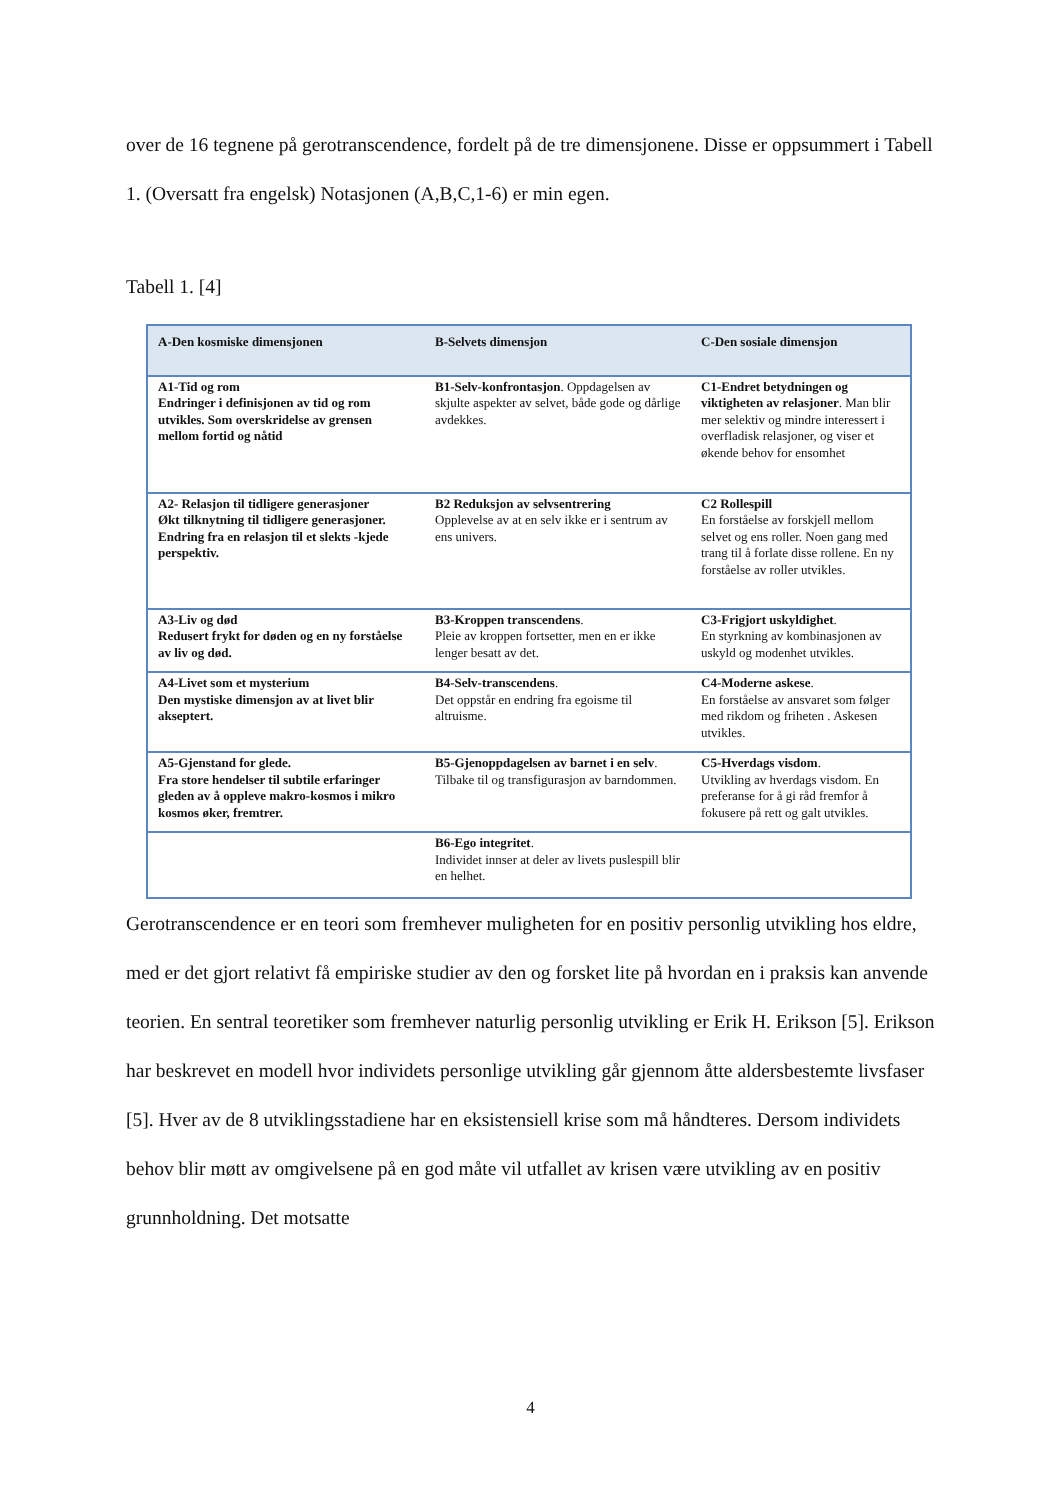over de 16 tegnene på gerotranscendence, fordelt på de tre dimensjonene. Disse er oppsummert i Tabell 1. (Oversatt fra engelsk) Notasjonen (A,B,C,1-6) er min egen.
Tabell 1. [4]
| A-Den kosmiske dimensjonen | B-Selvets dimensjon | C-Den sosiale dimensjon |
| --- | --- | --- |
| A1-Tid og rom Endringer i definisjonen av tid og rom utvikles. Som overskridelse av grensen mellom fortid og nåtid | B1-Selv-konfrontasjon . Oppdagelsen av skjulte aspekter av selvet, både gode og dårlige avdekkes. | C1-Endret betydningen og viktigheten av relasjoner . Man blir mer selektiv og mindre interessert i overfladisk relasjoner, og viser et økende behov for ensomhet |
| A2- Relasjon til tidligere generasjoner Økt tilknytning til tidligere generasjoner. Endring fra en relasjon til et slekts -kjede perspektiv. | B2 Reduksjon av selvsentrering Opplevelse av at en selv ikke er i sentrum av ens univers. | C2 Rollespill En forståelse av forskjell mellom selvet og ens roller. Noen gang med trang til å forlate disse rollene. En ny forståelse av roller utvikles. |
| A3-Liv og død Redusert frykt for døden og en ny forståelse av liv og død. | B3-Kroppen transcendens . Pleie av kroppen fortsetter, men en er ikke lenger besatt av det. | C3-Frigjort uskyldighet . En styrkning av kombinasjonen av uskyld og modenhet utvikles. |
| A4-Livet som et mysterium Den mystiske dimensjon av at livet blir akseptert. | B4-Selv-transcendens . Det oppstår en endring fra egoisme til altruisme. | C4-Moderne askese . En forståelse av ansvaret som følger med rikdom og friheten . Askesen utvikles. |
| A5-Gjenstand for glede. Fra store hendelser til subtile erfaringer gleden av å oppleve makro-kosmos i mikro kosmos øker, fremtrer. | B5-Gjenoppdagelsen av barnet i en selv . Tilbake til og transfigurasjon av barndommen. | C5-Hverdags visdom . Utvikling av hverdags visdom. En preferanse for å gi råd fremfor å fokusere på rett og galt utvikles. |
| | B6-Ego integritet . Individet innser at deler av livets puslespill blir en helhet. | |
Gerotranscendence er en teori som fremhever muligheten for en positiv personlig utvikling hos eldre, med er det gjort relativt få empiriske studier av den og forsket lite på hvordan en i praksis kan anvende teorien. En sentral teoretiker som fremhever naturlig personlig utvikling er Erik H. Erikson [5]. Erikson har beskrevet en modell hvor individets personlige utvikling går gjennom åtte aldersbestemte livsfaser [5]. Hver av de 8 utviklingsstadiene har en eksistensiell krise som må håndteres. Dersom individets behov blir møtt av omgivelsene på en god måte vil utfallet av krisen være utvikling av en positiv grunnholdning. Det motsatte
4